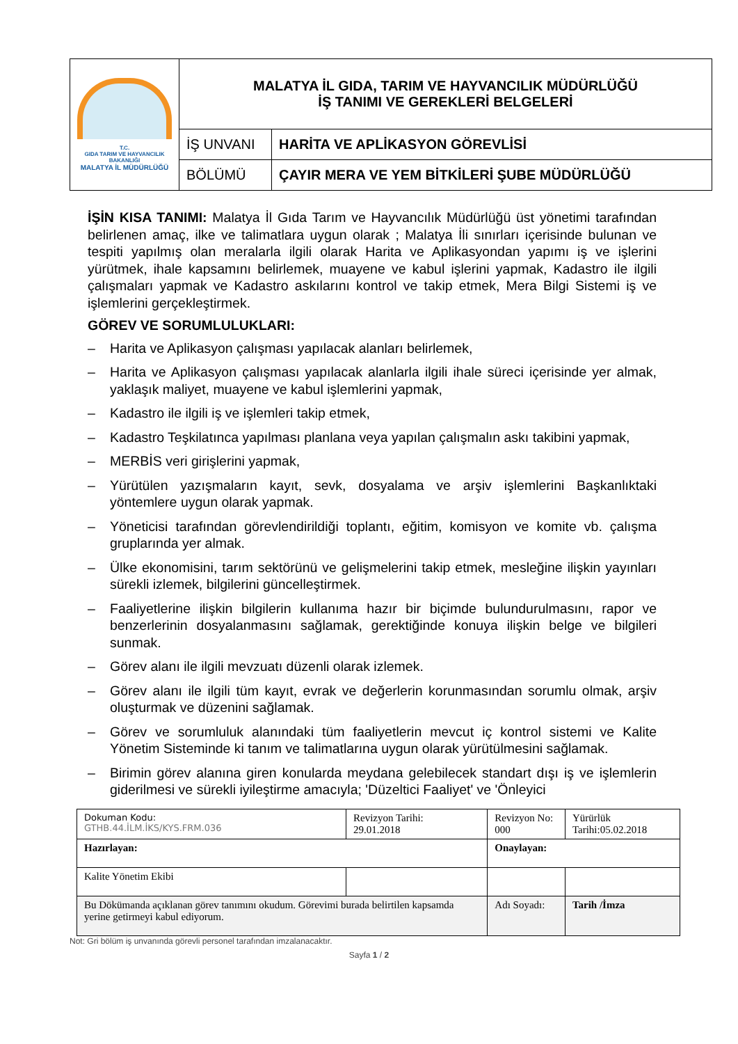| T.C. GIDA TARIM VE HAYVANCILIK BAKANLIĞI MALATYA İL MÜDÜRLÜĞÜ | MALATYA İL GIDA, TARIM VE HAYVANCILIK MÜDÜRLÜĞÜ İŞ TANIMI VE GEREKLERİ BELGELERİ | |
| | İŞ UNVANI | HARİTA VE APLİKASYON GÖREVLİSİ |
| | BÖLÜMÜ | ÇAYIR MERA VE YEM BİTKİLERİ ŞUBE MÜDÜRLÜĞÜ |
İŞİN KISA TANIMI: Malatya İl Gıda Tarım ve Hayvancılık Müdürlüğü üst yönetimi tarafından belirlenen amaç, ilke ve talimatlara uygun olarak ; Malatya İli sınırları içerisinde bulunan ve tespiti yapılmış olan meralarla ilgili olarak Harita ve Aplikasyondan yapımı iş ve işlerini yürütmek, ihale kapsamını belirlemek, muayene ve kabul işlerini yapmak, Kadastro ile ilgili çalışmaları yapmak ve Kadastro askılarını kontrol ve takip etmek, Mera Bilgi Sistemi iş ve işlemlerini gerçekleştirmek.
GÖREV VE SORUMLULUKLARI:
– Harita ve Aplikasyon çalışması yapılacak alanları belirlemek,
– Harita ve Aplikasyon çalışması yapılacak alanlarla ilgili ihale süreci içerisinde yer almak, yaklaşık maliyet, muayene ve kabul işlemlerini yapmak,
– Kadastro ile ilgili iş ve işlemleri takip etmek,
– Kadastro Teşkilatınca yapılması planlana veya yapılan çalışmalın askı takibini yapmak,
– MERBİS veri girişlerini yapmak,
– Yürütülen yazışmaların kayıt, sevk, dosyalama ve arşiv işlemlerini Başkanlıktaki yöntemlere uygun olarak yapmak.
– Yöneticisi tarafından görevlendirildiği toplantı, eğitim, komisyon ve komite vb. çalışma gruplarında yer almak.
– Ülke ekonomisini, tarım sektörünü ve gelişmelerini takip etmek, mesleğine ilişkin yayınları sürekli izlemek, bilgilerini güncelleştirmek.
– Faaliyetlerine ilişkin bilgilerin kullanıma hazır bir biçimde bulundurulmasını, rapor ve benzerlerinin dosyalanmasını sağlamak, gerektiğinde konuya ilişkin belge ve bilgileri sunmak.
– Görev alanı ile ilgili mevzuatı düzenli olarak izlemek.
– Görev alanı ile ilgili tüm kayıt, evrak ve değerlerin korunmasından sorumlu olmak, arşiv oluşturmak ve düzenini sağlamak.
– Görev ve sorumluluk alanındaki tüm faaliyetlerin mevcut iç kontrol sistemi ve Kalite Yönetim Sisteminde ki tanım ve talimatlarına uygun olarak yürütülmesini sağlamak.
– Birimin görev alanına giren konularda meydana gelebilecek standart dışı iş ve işlemlerin giderilmesi ve sürekli iyileştirme amacıyla; 'Düzeltici Faaliyet' ve 'Önleyici
| Dokuman Kodu: GTHB.44.İLM.İKS/KYS.FRM.036 | Revizyon Tarihi: 29.01.2018 | Revizyon No: 000 | Yürürlük Tarihi:05.02.2018 |
| Hazırlayan: | | Onaylayan: | |
| Kalite Yönetim Ekibi | | | |
| Bu Dökümanda açıklanan görev tanımını okudum. Görevimi burada belirtilen kapsamda yerine getirmeyi kabul ediyorum. | | Adı Soyadı: | Tarih /İmza |
Not: Gri bölüm iş unvanında görevli personel tarafından imzalanacaktır.
Sayfa 1 / 2